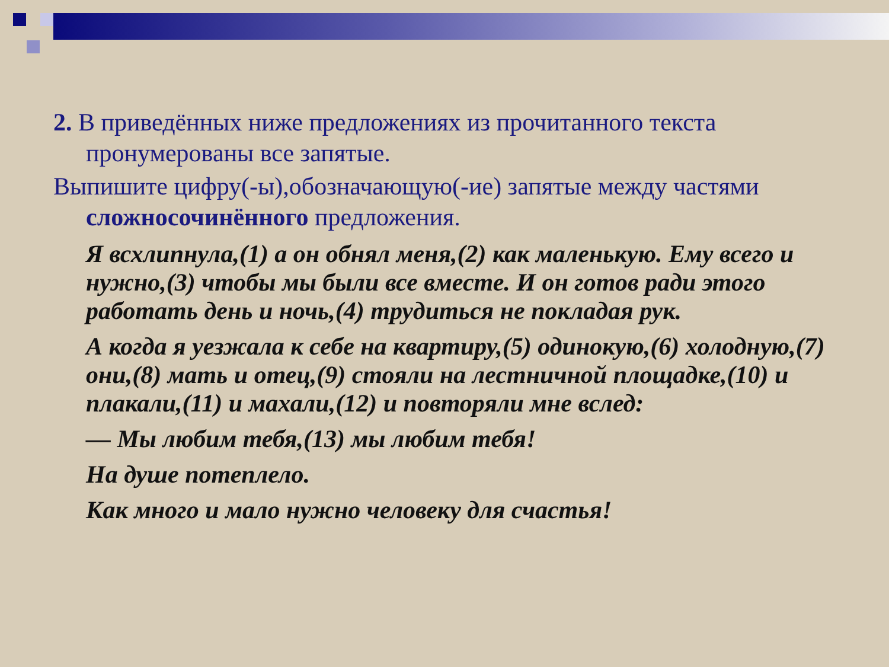2. В приведённых ниже предложениях из прочитанного текста пронумерованы все запятые.
Выпишите цифру(-ы),обозначающую(-ие) запятые между частями сложносочинённого предложения.
Я всхлипнула,(1) а он обнял меня,(2) как маленькую. Ему всего и нужно,(3) чтобы мы были все вместе. И он готов ради этого работать день и ночь,(4) трудиться не покладая рук.
А когда я уезжала к себе на квартиру,(5) одинокую,(6) холодную,(7) они,(8) мать и отец,(9) стояли на лестничной площадке,(10) и плакали,(11) и махали,(12) и повторяли мне вслед:
— Мы любим тебя,(13) мы любим тебя!
На душе потеплело.
Как много и мало нужно человеку для счастья!